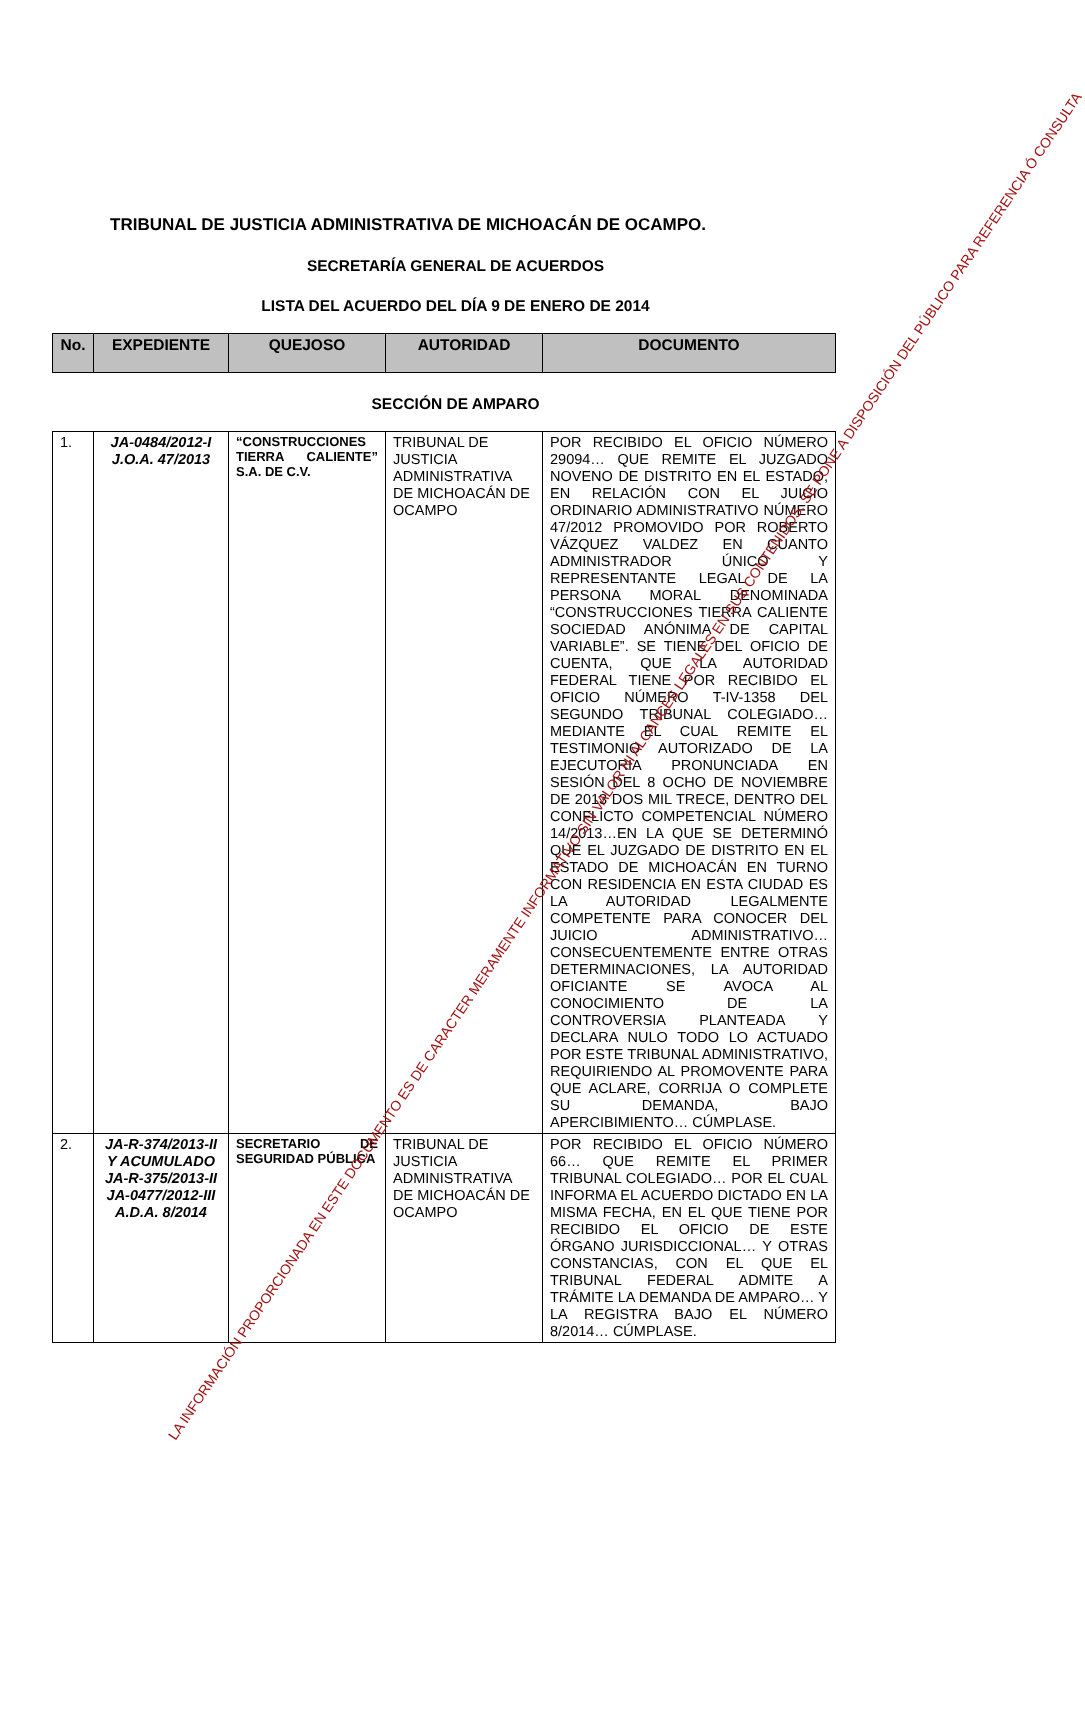TRIBUNAL DE JUSTICIA ADMINISTRATIVA DE MICHOACÁN DE OCAMPO.
SECRETARÍA GENERAL DE ACUERDOS
LISTA DEL ACUERDO DEL DÍA 9 DE ENERO DE 2014
| No. | EXPEDIENTE | QUEJOSO | AUTORIDAD | DOCUMENTO |
| --- | --- | --- | --- | --- |
SECCIÓN DE AMPARO
| 1. | JA-0484/2012-I J.O.A. 47/2013 | “CONSTRUCCIONES TIERRA CALIENTE” S.A. DE C.V. | TRIBUNAL DE JUSTICIA ADMINISTRATIVA DE MICHOACÁN DE OCAMPO | POR RECIBIDO EL OFICIO NÚMERO 29094… QUE REMITE EL JUZGADO NOVENO DE DISTRITO EN EL ESTADO, EN RELACIÓN CON EL JUICIO ORDINARIO ADMINISTRATIVO NÚMERO 47/2012 PROMOVIDO POR ROBERTO VÁZQUEZ VALDEZ EN CUANTO ADMINISTRADOR ÚNICO Y REPRESENTANTE LEGAL DE LA PERSONA MORAL DENOMINADA “CONSTRUCCIONES TIERRA CALIENTE SOCIEDAD ANÓNIMA DE CAPITAL VARIABLE”. SE TIENE DEL OFICIO DE CUENTA, QUE LA AUTORIDAD FEDERAL TIENE POR RECIBIDO EL OFICIO NÚMERO T-IV-1358 DEL SEGUNDO TRIBUNAL COLEGIADO… MEDIANTE EL CUAL REMITE EL TESTIMONIO AUTORIZADO DE LA EJECUTORIA PRONUNCIADA EN SESIÓN DEL 8 OCHO DE NOVIEMBRE DE 2013 DOS MIL TRECE, DENTRO DEL CONFLICTO COMPETENCIAL NÚMERO 14/2013…EN LA QUE SE DETERMINÓ QUE EL JUZGADO DE DISTRITO EN EL ESTADO DE MICHOACÁN EN TURNO CON RESIDENCIA EN ESTA CIUDAD ES LA AUTORIDAD LEGALMENTE COMPETENTE PARA CONOCER DEL JUICIO ADMINISTRATIVO… CONSECUENTEMENTE ENTRE OTRAS DETERMINACIONES, LA AUTORIDAD OFICIANTE SE AVOCA AL CONOCIMIENTO DE LA CONTROVERSIA PLANTEADA Y DECLARA NULO TODO LO ACTUADO POR ESTE TRIBUNAL ADMINISTRATIVO, REQUIRIENDO AL PROMOVENTE PARA QUE ACLARE, CORRIJA O COMPLETE SU DEMANDA, BAJO APERCIBIMIENTO… CÚMPLASE. |
| 2. | JA-R-374/2013-II Y ACUMULADO JA-R-375/2013-II JA-0477/2012-III A.D.A. 8/2014 | SECRETARIO DE SEGURIDAD PÚBLICA | TRIBUNAL DE JUSTICIA ADMINISTRATIVA DE MICHOACÁN DE OCAMPO | POR RECIBIDO EL OFICIO NÚMERO 66… QUE REMITE EL PRIMER TRIBUNAL COLEGIADO… POR EL CUAL INFORMA EL ACUERDO DICTADO EN LA MISMA FECHA, EN EL QUE TIENE POR RECIBIDO EL OFICIO DE ESTE ÓRGANO JURISDICCIONAL… Y OTRAS CONSTANCIAS, CON EL QUE EL TRIBUNAL FEDERAL ADMITE A TRÁMITE LA DEMANDA DE AMPARO… Y LA REGISTRA BAJO EL NÚMERO 8/2014… CÚMPLASE. |
LA INFORMACIÓN PROPORCIONADA EN ESTE DOCUMENTO ES DE CARACTER MERAMENTE INFORMATIVO SIN VALOR NI ALCANCES LEGALES EN SUS CONTENIDOS, SE PONE A DISPOSICIÓN DEL PÚBLICO PARA REFERENCIA Ó CONSULTA